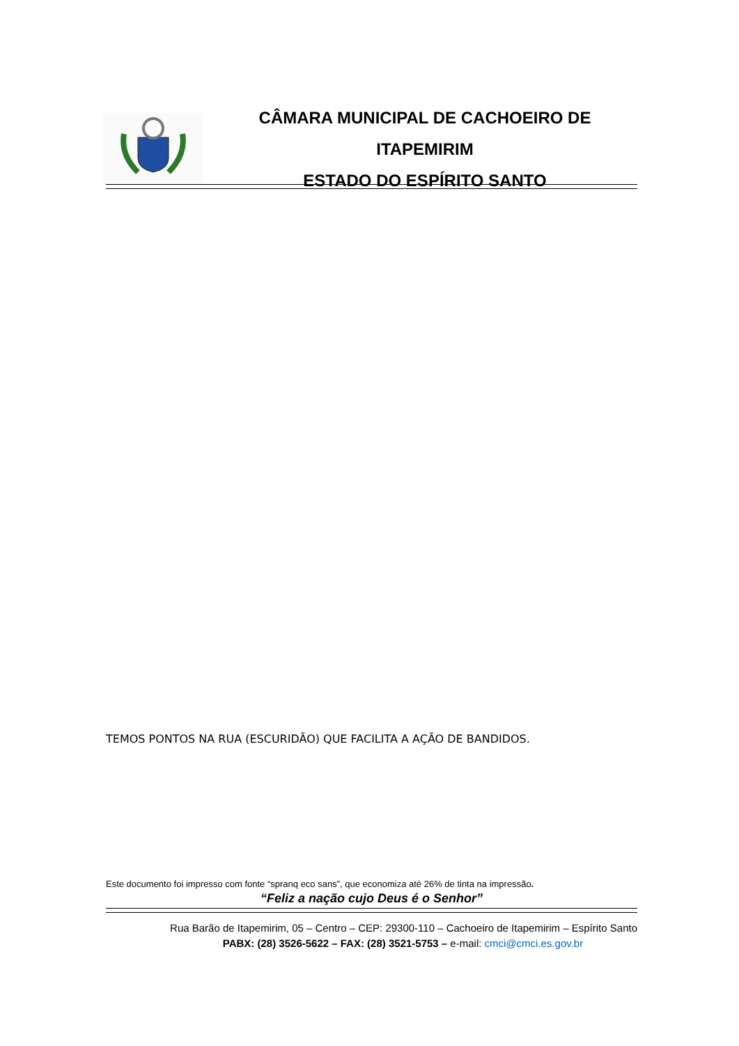CÂMARA MUNICIPAL DE CACHOEIRO DE ITAPEMIRIM
ESTADO DO ESPÍRITO SANTO
TEMOS PONTOS NA RUA (ESCURIDÃO) QUE FACILITA A AÇÃO DE BANDIDOS.
Este documento foi impresso com fonte “spranq eco sans”, que economiza até 26% de tinta na impressão.
“Feliz a nação cujo Deus é o Senhor”
Rua Barão de Itapemirim, 05 – Centro – CEP: 29300-110 – Cachoeiro de Itapemirim – Espírito Santo
PABX: (28) 3526-5622 – FAX: (28) 3521-5753 – e-mail: cmci@cmci.es.gov.br